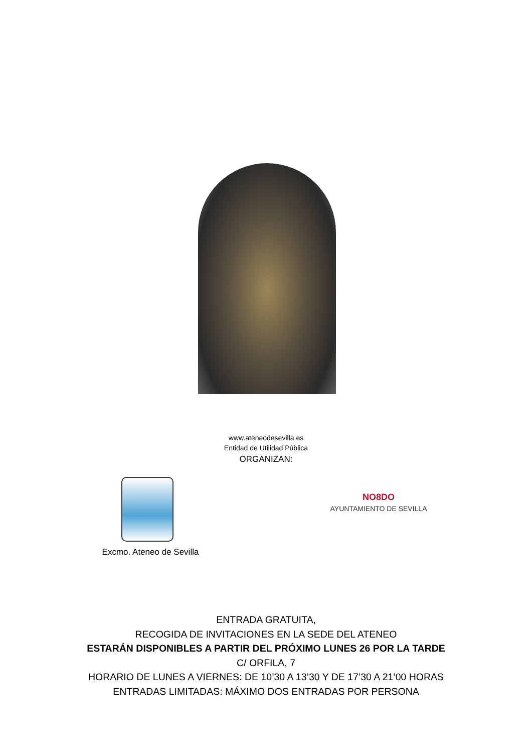www.ateneodesevilla.es
Entidad de Utilidad Pública
ORGANIZAN:
Excmo. Ateneo de Sevilla
NO8DO
AYUNTAMIENTO DE SEVILLA
ENTRADA GRATUITA,
RECOGIDA DE INVITACIONES EN LA SEDE DEL ATENEO
ESTARÁN DISPONIBLES A PARTIR DEL PRÓXIMO LUNES 26 POR LA TARDE
C/ ORFILA, 7
HORARIO DE LUNES A VIERNES: DE 10’30 A 13’30 Y DE 17’30 A 21’00 HORAS
ENTRADAS LIMITADAS: MÁXIMO DOS ENTRADAS POR PERSONA